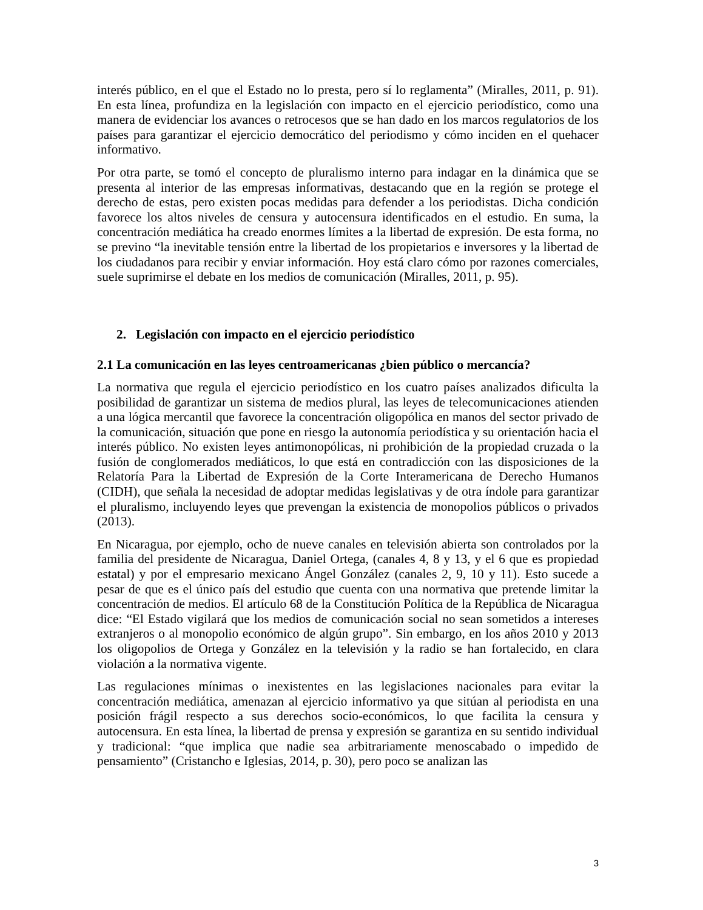interés público, en el que el Estado no lo presta, pero sí lo reglamenta” (Miralles, 2011, p. 91). En esta línea, profundiza en la legislación con impacto en el ejercicio periodístico, como una manera de evidenciar los avances o retrocesos que se han dado en los marcos regulatorios de los países para garantizar el ejercicio democrático del periodismo y cómo inciden en el quehacer informativo.
Por otra parte, se tomó el concepto de pluralismo interno para indagar en la dinámica que se presenta al interior de las empresas informativas, destacando que en la región se protege el derecho de estas, pero existen pocas medidas para defender a los periodistas. Dicha condición favorece los altos niveles de censura y autocensura identificados en el estudio. En suma, la concentración mediática ha creado enormes límites a la libertad de expresión. De esta forma, no se previno “la inevitable tensión entre la libertad de los propietarios e inversores y la libertad de los ciudadanos para recibir y enviar información. Hoy está claro cómo por razones comerciales, suele suprimirse el debate en los medios de comunicación (Miralles, 2011, p. 95).
2. Legislación con impacto en el ejercicio periodístico
2.1 La comunicación en las leyes centroamericanas ¿bien público o mercancía?
La normativa que regula el ejercicio periodístico en los cuatro países analizados dificulta la posibilidad de garantizar un sistema de medios plural, las leyes de telecomunicaciones atienden a una lógica mercantil que favorece la concentración oligopólica en manos del sector privado de la comunicación, situación que pone en riesgo la autonomía periodística y su orientación hacia el interés público. No existen leyes antimonopólicas, ni prohibición de la propiedad cruzada o la fusión de conglomerados mediáticos, lo que está en contradicción con las disposiciones de la Relatoría Para la Libertad de Expresión de la Corte Interamericana de Derecho Humanos (CIDH), que señala la necesidad de adoptar medidas legislativas y de otra índole para garantizar el pluralismo, incluyendo leyes que prevengan la existencia de monopolios públicos o privados (2013).
En Nicaragua, por ejemplo, ocho de nueve canales en televisión abierta son controlados por la familia del presidente de Nicaragua, Daniel Ortega, (canales 4, 8 y 13, y el 6 que es propiedad estatal) y por el empresario mexicano Ángel González (canales 2, 9, 10 y 11). Esto sucede a pesar de que es el único país del estudio que cuenta con una normativa que pretende limitar la concentración de medios. El artículo 68 de la Constitución Política de la República de Nicaragua dice: “El Estado vigilará que los medios de comunicación social no sean sometidos a intereses extranjeros o al monopolio económico de algún grupo”. Sin embargo, en los años 2010 y 2013 los oligopolios de Ortega y González en la televisión y la radio se han fortalecido, en clara violación a la normativa vigente.
Las regulaciones mínimas o inexistentes en las legislaciones nacionales para evitar la concentración mediática, amenazan al ejercicio informativo ya que sitúan al periodista en una posición frágil respecto a sus derechos socio-económicos, lo que facilita la censura y autocensura. En esta línea, la libertad de prensa y expresión se garantiza en su sentido individual y tradicional: “que implica que nadie sea arbitrariamente menoscabado o impedido de pensamiento” (Cristancho e Iglesias, 2014, p. 30), pero poco se analizan las
3